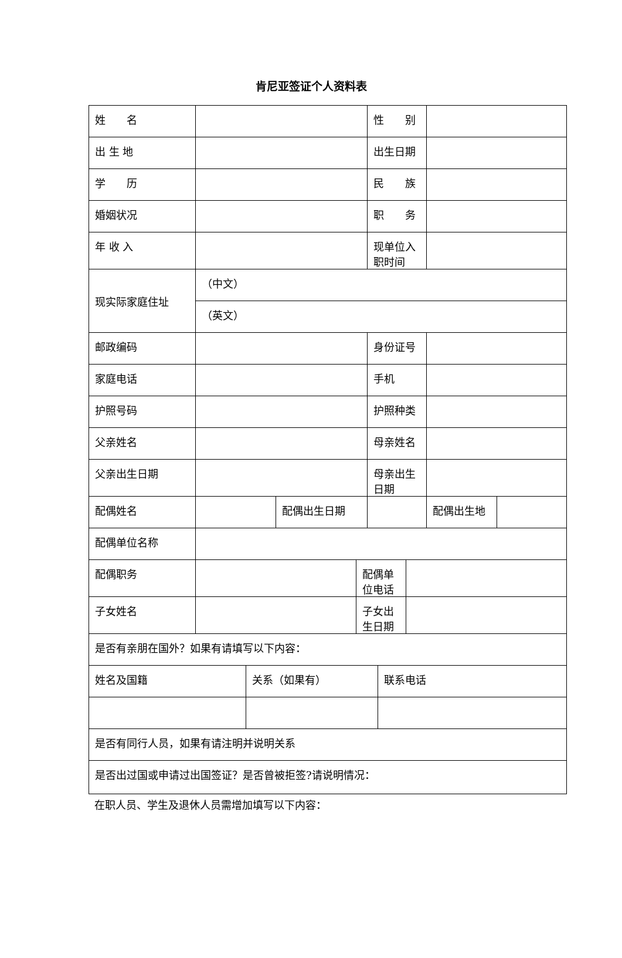肯尼亚签证个人资料表
| 姓 名 | | | | | 性 别 | | | | |
| 出 生 地 | | | | | 出生日期 | | | | |
| 学 历 | | | | | 民 族 | | | | |
| 婚姻状况 | | | | | 职 务 | | | | |
| 年 收 入 | | | | | 现单位入职时间 | | | | |
| 现实际家庭住址 | （中文） | | | | | | | | |
| | （英文） | | | | | | | | |
| 邮政编码 | | | | | 身份证号 | | | | |
| 家庭电话 | | | | | 手机 | | | | |
| 护照号码 | | | | | 护照种类 | | | | |
| 父亲姓名 | | | | | 母亲姓名 | | | | |
| 父亲出生日期 | | | | | 母亲出生日期 | | | | |
| 配偶姓名 | | | 配偶出生日期 | | | | | 配偶出生地 | |
| 配偶单位名称 | | | | | | | | | |
| 配偶职务 | | | | 配偶单位电话 | | | | | |
| 子女姓名 | | | | 子女出生日期 | | | | | |
| 是否有亲朋在国外？如果有请填写以下内容： | | | | | | | | | |
| 姓名及国籍 | | 关系（如果有） | | | | 联系电话 | | | |
| 是否有同行人员，如果有请注明并说明关系 | | | | | | | | | |
| 是否出过国或申请过出国签证？是否曾被拒签?请说明情况： | | | | | | | | | |
在职人员、学生及退休人员需增加填写以下内容：